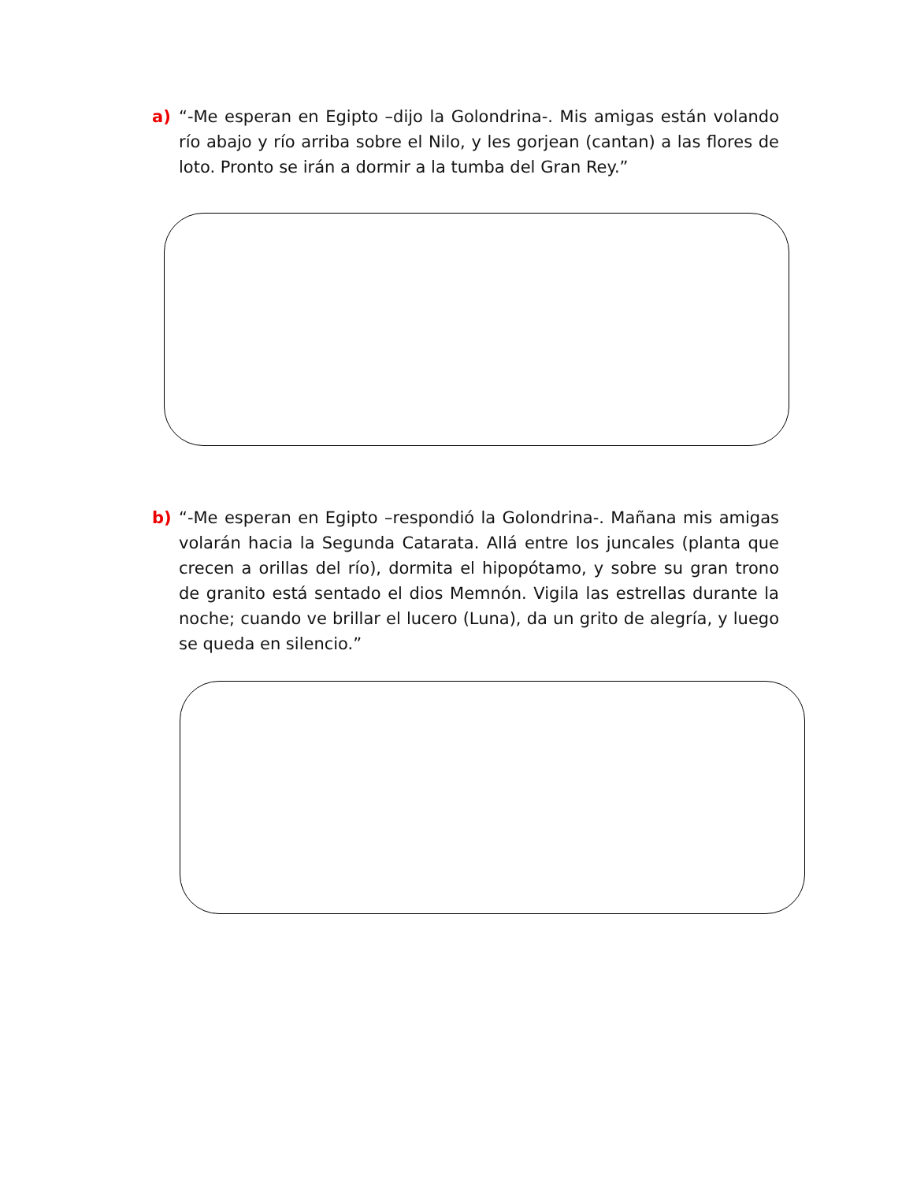a) “-Me esperan en Egipto –dijo la Golondrina-. Mis amigas están volando río abajo y río arriba sobre el Nilo, y les gorjean (cantan) a las flores de loto. Pronto se irán a dormir a la tumba del Gran Rey.”
b) “-Me esperan en Egipto –respondió la Golondrina-. Mañana mis amigas volarán hacia la Segunda Catarata. Allá entre los juncales (planta que crecen a orillas del río), dormita el hipopótamo, y sobre su gran trono de granito está sentado el dios Memnón. Vigila las estrellas durante la noche; cuando ve brillar el lucero (Luna), da un grito de alegría, y luego se queda en silencio.”